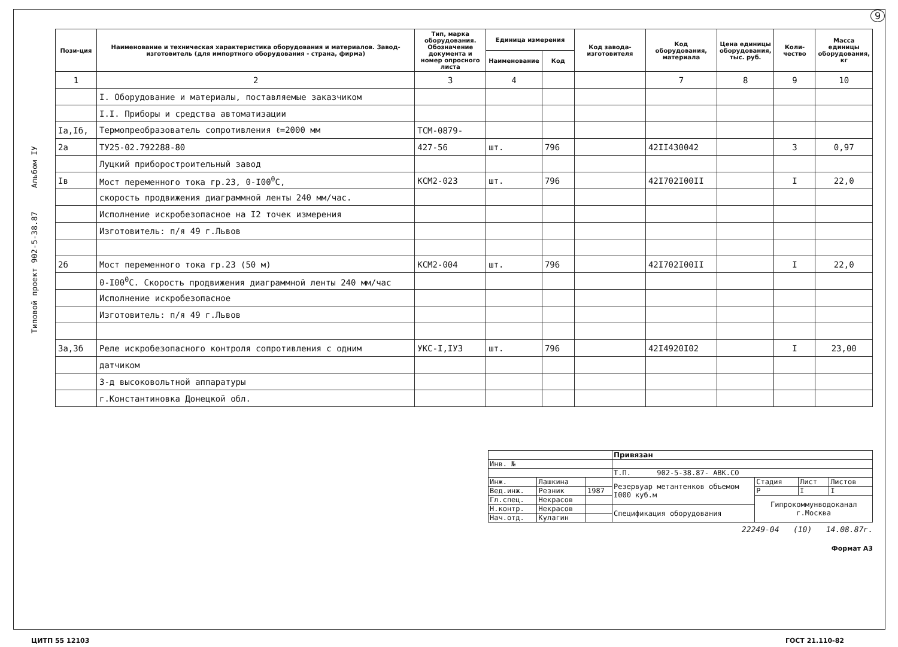9
Типовой проект 902-5-38.87 Альбом IУ
| Пози-ция | Наименование и техническая характеристика оборудования и материалов. Завод-изготовитель (для импортного оборудования - страна, фирма) | Тип, марка оборудования. Обозначение документа и номер опросного листа | Единица измерения | | Код завода-изготовителя | Код оборудования, материала | Цена единицы оборудования, тыс. руб. | Коли-чество | Масса единицы оборудования, кг |
| --- | --- | --- | --- | --- | --- | --- | --- | --- | --- |
| | | | Наименование | Код | | | | | |
| 1 | 2 | 3 | 4 | | | 7 | 8 | 9 | 10 |
| | I. Оборудование и материалы, поставляемые заказчиком | | | | | | | | |
| | I.I. Приборы и средства автоматизации | | | | | | | | |
| Iа,Iб, | Термопреобразователь сопротивления ℓ=2000 мм | ТСМ-0879- | | | | | | | |
| 2а | ТУ25-02.792288-80 | 427-56 | шт. | 796 | | 42II430042 | | 3 | 0,97 |
| | Луцкий приборостроительный завод | | | | | | | | |
| Iв | Мост переменного тока гр.23, 0-I00<sup>0</sup>С, | КСМ2-023 | шт. | 796 | | 42I702I00II | | I | 22,0 |
| | скорость продвижения диаграммной ленты 240 мм/час. | | | | | | | | |
| | Исполнение искробезопасное на I2 точек измерения | | | | | | | | |
| | Изготовитель: п/я 49 г.Львов | | | | | | | | |
| 2б | Мост переменного тока гр.23 (50 м) | КСМ2-004 | шт. | 796 | | 42I702I00II | | I | 22,0 |
| | 0-I00<sup>0</sup>С. Скорость продвижения диаграммной ленты 240 мм/час | | | | | | | | |
| | Исполнение искробезопасное | | | | | | | | |
| | Изготовитель: п/я 49 г.Львов | | | | | | | | |
| 3а,3б | Реле искробезопасного контроля сопротивления с одним | УКС-I,IУ3 | шт. | 796 | | 42I4920I02 | | I | 23,00 |
| | датчиком | | | | | | | | |
| | З-д высоковольтной аппаратуры | | | | | | | | |
| | г.Константиновка Донецкой обл. | | | | | | | | |
| | | | Привязан | | | |
| Инв. № | | | | | | |
| | | | Т.П. 902-5-38.87- АВК.СО | | | |
| Инж. | Лашкина | | Резервуар метантенков объемом I000 куб.м | Стадия | Лист | Листов |
| Вед.инж. | Резник | 1987 | | Р | I | I |
| Гл.спец. | Некрасов | | | Гипрокоммунводоканал г.Москва | | |
| Н.контр. | Некрасов | | Спецификация оборудования | | | |
| Нач.отд. | Кулагин | | | | | |
22249-04 (10) 14.08.87г.
Формат А3
ЦИТП 55 12103 ГОСТ 21.110-82